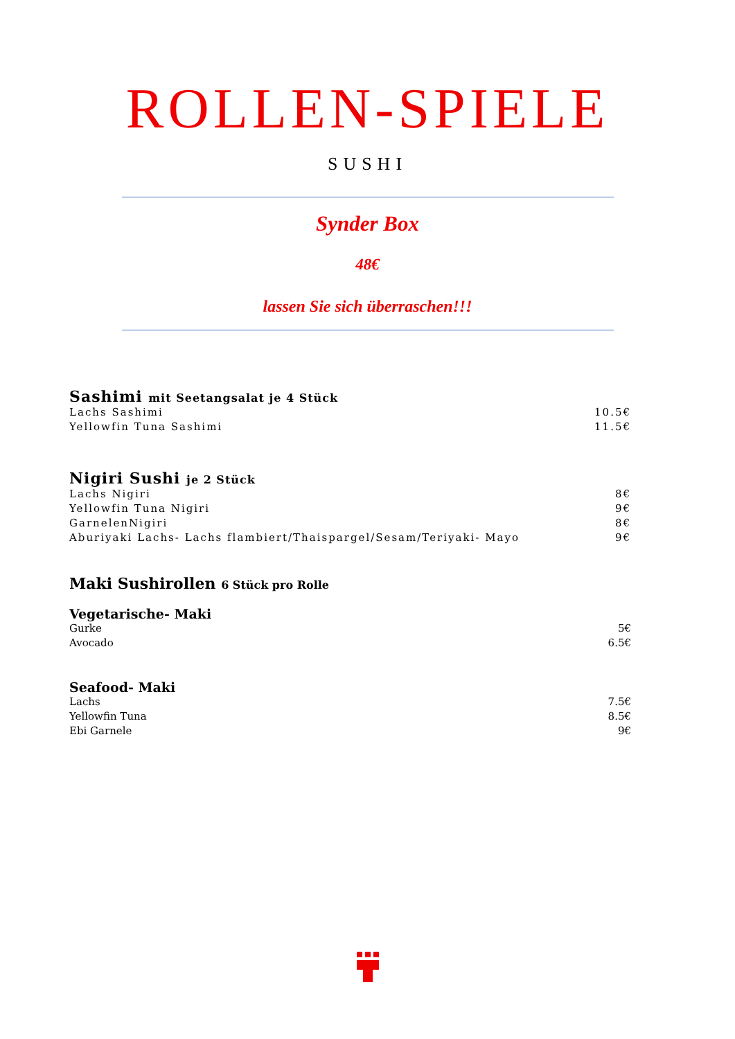ROLLEN-SPIELE
SUSHI
Synder Box
48€
lassen Sie sich überraschen!!!
Sashimi mit Seetangsalat je 4 Stück
Lachs Sashimi 10.5€
Yellowfin Tuna Sashimi 11.5€
Nigiri Sushi je 2 Stück
Lachs Nigiri 8€
Yellowfin Tuna Nigiri 9€
GarnelenNigiri 8€
Aburiyaki Lachs- Lachs flambiert/Thaispargel/Sesam/Teriyaki- Mayo 9€
Maki Sushirollen 6 Stück pro Rolle
Vegetarische- Maki
Gurke 5€
Avocado 6.5€
Seafood- Maki
Lachs 7.5€
Yellowfin Tuna 8.5€
Ebi Garnele 9€